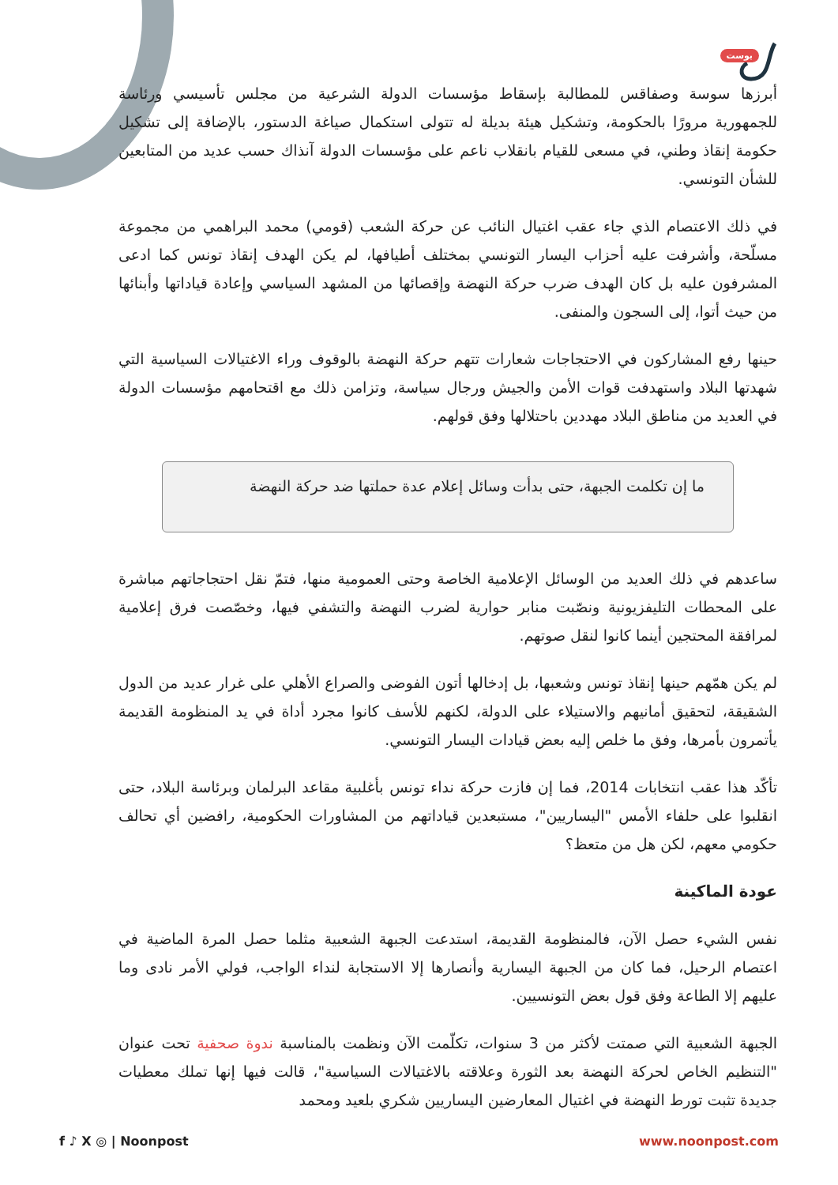بوست
أبرزها سوسة وصفاقس للمطالبة بإسقاط مؤسسات الدولة الشرعية من مجلس تأسيسي ورئاسة للجمهورية مرورًا بالحكومة، وتشكيل هيئة بديلة له تتولى استكمال صياغة الدستور، بالإضافة إلى تشكيل حكومة إنقاذ وطني، في مسعى للقيام بانقلاب ناعم على مؤسسات الدولة آنذاك حسب عديد من المتابعين للشأن التونسي.
في ذلك الاعتصام الذي جاء عقب اغتيال النائب عن حركة الشعب (قومي) محمد البراهمي من مجموعة مسلّحة، وأشرفت عليه أحزاب اليسار التونسي بمختلف أطيافها، لم يكن الهدف إنقاذ تونس كما ادعى المشرفون عليه بل كان الهدف ضرب حركة النهضة وإقصائها من المشهد السياسي وإعادة قياداتها وأبنائها من حيث أتوا، إلى السجون والمنفى.
حينها رفع المشاركون في الاحتجاجات شعارات تتهم حركة النهضة بالوقوف وراء الاغتيالات السياسية التي شهدتها البلاد واستهدفت قوات الأمن والجيش ورجال سياسة، وتزامن ذلك مع اقتحامهم مؤسسات الدولة في العديد من مناطق البلاد مهددين باحتلالها وفق قولهم.
ما إن تكلمت الجبهة، حتى بدأت وسائل إعلام عدة حملتها ضد حركة النهضة
ساعدهم في ذلك العديد من الوسائل الإعلامية الخاصة وحتى العمومية منها، فتمّ نقل احتجاجاتهم مباشرة على المحطات التليفزيونية ونصّبت منابر حوارية لضرب النهضة والتشفي فيها، وخصّصت فرق إعلامية لمرافقة المحتجين أينما كانوا لنقل صوتهم.
لم يكن همّهم حينها إنقاذ تونس وشعبها، بل إدخالها أتون الفوضى والصراع الأهلي على غرار عديد من الدول الشقيقة، لتحقيق أمانيهم والاستيلاء على الدولة، لكنهم للأسف كانوا مجرد أداة في يد المنظومة القديمة يأتمرون بأمرها، وفق ما خلص إليه بعض قيادات اليسار التونسي.
تأكّد هذا عقب انتخابات 2014، فما إن فازت حركة نداء تونس بأغلبية مقاعد البرلمان وبرئاسة البلاد، حتى انقلبوا على حلفاء الأمس "اليساريين"، مستبعدين قياداتهم من المشاورات الحكومية، رافضين أي تحالف حكومي معهم، لكن هل من متعظ؟
عودة الماكينة
نفس الشيء حصل الآن، فالمنظومة القديمة، استدعت الجبهة الشعبية مثلما حصل المرة الماضية في اعتصام الرحيل، فما كان من الجبهة اليسارية وأنصارها إلا الاستجابة لنداء الواجب، فولي الأمر نادى وما عليهم إلا الطاعة وفق قول بعض التونسيين.
الجبهة الشعبية التي صمتت لأكثر من 3 سنوات، تكلّمت الآن ونظمت بالمناسبة ندوة صحفية تحت عنوان "التنظيم الخاص لحركة النهضة بعد الثورة وعلاقته بالاغتيالات السياسية"، قالت فيها إنها تملك معطيات جديدة تثبت تورط النهضة في اغتيال المعارضين اليساريين شكري بلعيد ومحمد
f ♪ X ◎ | Noonpost www.noonpost.com